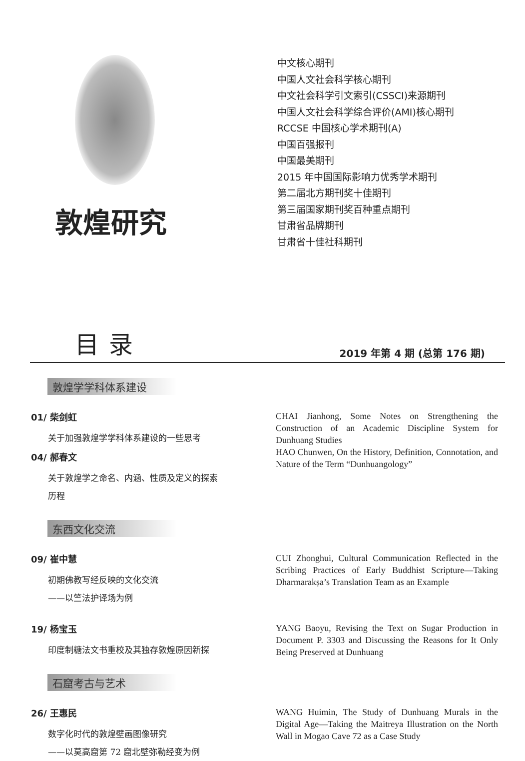敦煌研究
中文核心期刊
中国人文社会科学核心期刊
中文社会科学引文索引(CSSCI)来源期刊
中国人文社会科学综合评价(AMI)核心期刊
RCCSE 中国核心学术期刊(A)
中国百强报刊
中国最美期刊
2015 年中国国际影响力优秀学术期刊
第二届北方期刊奖十佳期刊
第三届国家期刊奖百种重点期刊
甘肃省品牌期刊
甘肃省十佳社科期刊
目录
2019 年第 4 期 (总第 176 期)
敦煌学学科体系建设
01/ 柴剑虹
关于加强敦煌学学科体系建设的一些思考
04/ 郝春文
关于敦煌学之命名、内涵、性质及定义的探索
历程
CHAI Jianhong, Some Notes on Strengthening the Construction of an Academic Discipline System for Dunhuang Studies
HAO Chunwen, On the History, Definition, Connotation, and Nature of the Term “Dunhuangology”
东西文化交流
09/ 崔中慧
初期佛教写经反映的文化交流
——以竺法护译场为例
CUI Zhonghui, Cultural Communication Reflected in the Scribing Practices of Early Buddhist Scripture—Taking Dharmarakṣa’s Translation Team as an Example
19/ 杨宝玉
印度制糖法文书重校及其独存敦煌原因新探
YANG Baoyu, Revising the Text on Sugar Production in Document P. 3303 and Discussing the Reasons for It Only Being Preserved at Dunhuang
石窟考古与艺术
26/ 王惠民
数字化时代的敦煌壁画图像研究
——以莫高窟第 72 窟北壁弥勒经变为例
WANG Huimin, The Study of Dunhuang Murals in the Digital Age—Taking the Maitreya Illustration on the North Wall in Mogao Cave 72 as a Case Study